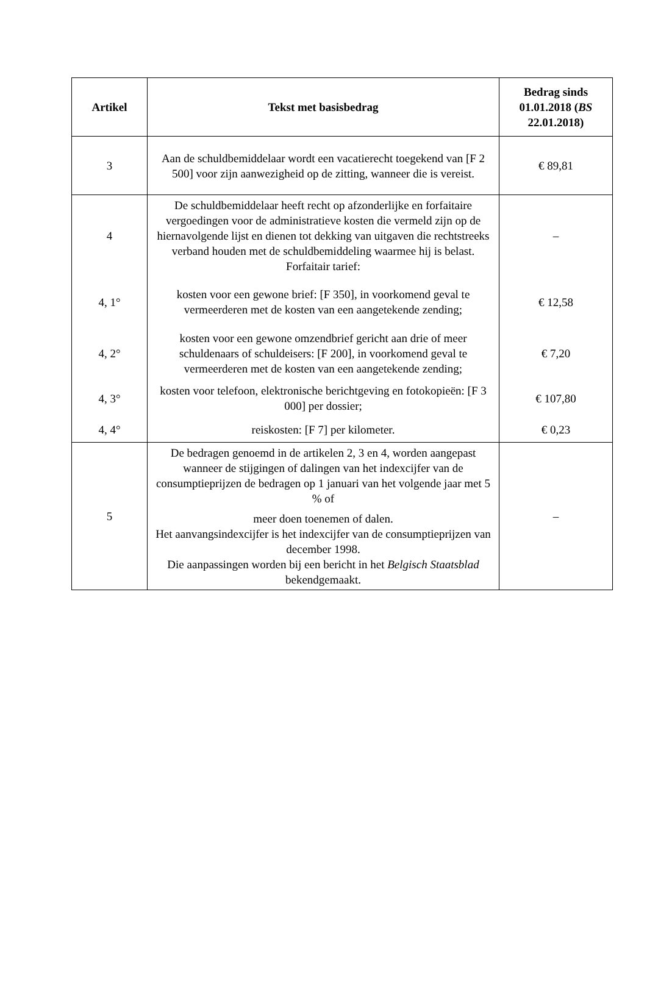| Artikel | Tekst met basisbedrag | Bedrag sinds 01.01.2018 ( BS 22.01.2018) |
| --- | --- | --- |
| 3 | Aan de schuldbemiddelaar wordt een vacatierecht toegekend van [F 2 500] voor zijn aanwezigheid op de zitting, wanneer die is vereist. | € 89,81 |
| 4 | De schuldbemiddelaar heeft recht op afzonderlijke en forfaitaire vergoedingen voor de administratieve kosten die vermeld zijn op de hiernavolgende lijst en dienen tot dekking van uitgaven die rechtstreeks verband houden met de schuldbemiddeling waarmee hij is belast. Forfaitair tarief: | – |
| 4, 1° | kosten voor een gewone brief: [F 350], in voorkomend geval te vermeerderen met de kosten van een aangetekende zending; | € 12,58 |
| 4, 2° | kosten voor een gewone omzendbrief gericht aan drie of meer schuldenaars of schuldeisers: [F 200], in voorkomend geval te vermeerderen met de kosten van een aangetekende zending; | € 7,20 |
| 4, 3° | kosten voor telefoon, elektronische berichtgeving en fotokopieën: [F 3 000] per dossier; | € 107,80 |
| 4, 4° | reiskosten: [F 7] per kilometer. | € 0,23 |
| 5 | De bedragen genoemd in de artikelen 2, 3 en 4, worden aangepast wanneer de stijgingen of dalingen van het indexcijfer van de consumptieprijzen de bedragen op 1 januari van het volgende jaar met 5 % of meer doen toenemen of dalen. Het aanvangsindexcijfer is het indexcijfer van de consumptieprijzen van december 1998. Die aanpassingen worden bij een bericht in het Belgisch Staatsblad bekendgemaakt. | – |